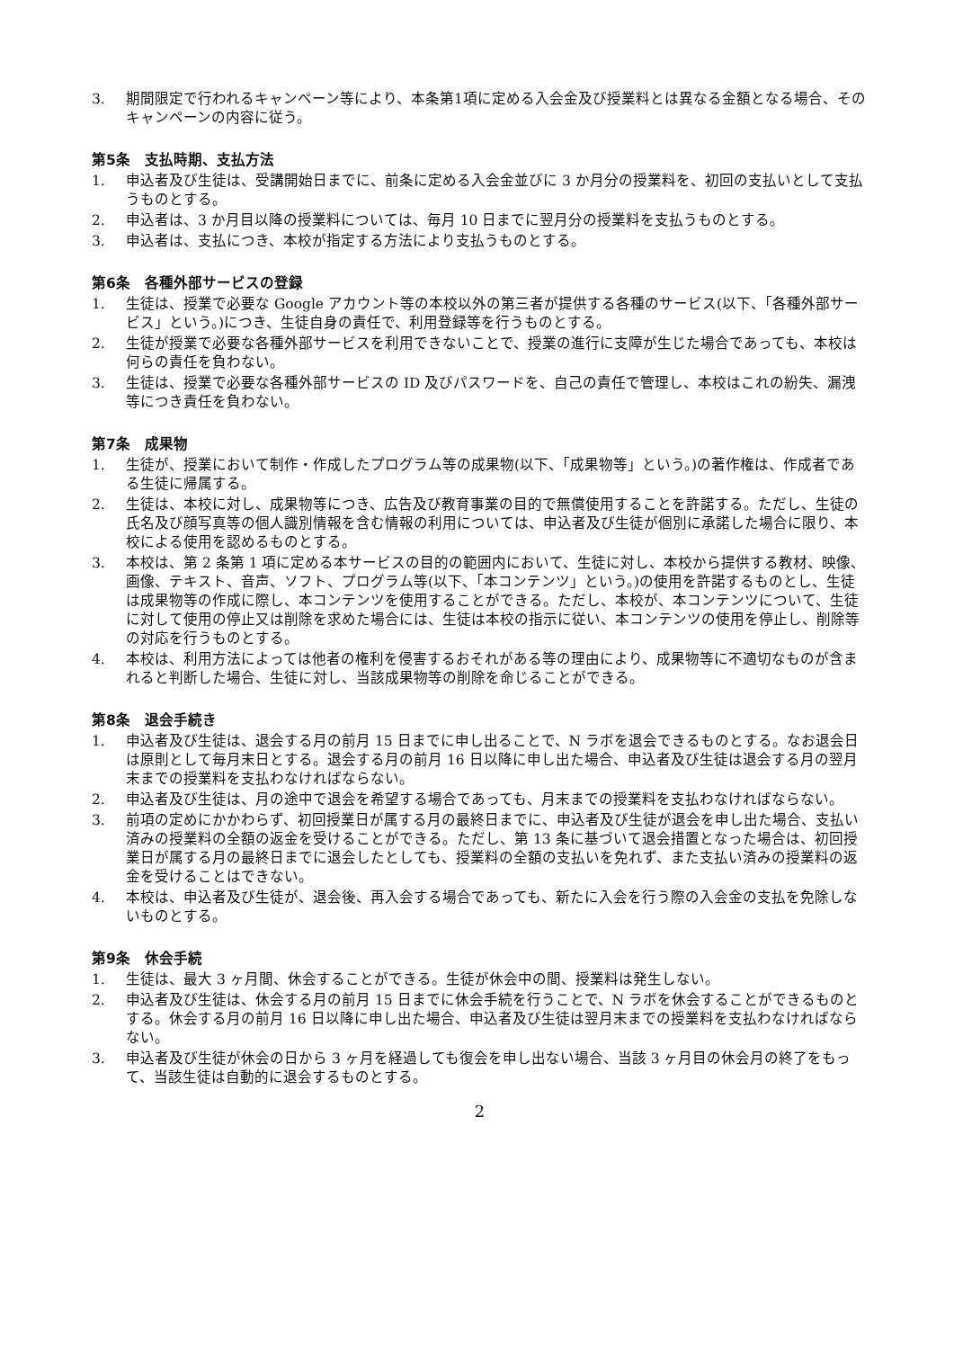3. 期間限定で行われるキャンペーン等により、本条第1項に定める入会金及び授業料とは異なる金額となる場合、そのキャンペーンの内容に従う。
第5条　支払時期、支払方法
1. 申込者及び生徒は、受講開始日までに、前条に定める入会金並びに 3 か月分の授業料を、初回の支払いとして支払うものとする。
2. 申込者は、3 か月目以降の授業料については、毎月 10 日までに翌月分の授業料を支払うものとする。
3. 申込者は、支払につき、本校が指定する方法により支払うものとする。
第6条　各種外部サービスの登録
1. 生徒は、授業で必要な Google アカウント等の本校以外の第三者が提供する各種のサービス(以下、「各種外部サービス」という。)につき、生徒自身の責任で、利用登録等を行うものとする。
2. 生徒が授業で必要な各種外部サービスを利用できないことで、授業の進行に支障が生じた場合であっても、本校は何らの責任を負わない。
3. 生徒は、授業で必要な各種外部サービスの ID 及びパスワードを、自己の責任で管理し、本校はこれの紛失、漏洩等につき責任を負わない。
第7条　成果物
1. 生徒が、授業において制作・作成したプログラム等の成果物(以下、「成果物等」という。)の著作権は、作成者である生徒に帰属する。
2. 生徒は、本校に対し、成果物等につき、広告及び教育事業の目的で無償使用することを許諾する。ただし、生徒の氏名及び顔写真等の個人識別情報を含む情報の利用については、申込者及び生徒が個別に承諾した場合に限り、本校による使用を認めるものとする。
3. 本校は、第 2 条第 1 項に定める本サービスの目的の範囲内において、生徒に対し、本校から提供する教材、映像、画像、テキスト、音声、ソフト、プログラム等(以下、「本コンテンツ」という。)の使用を許諾するものとし、生徒は成果物等の作成に際し、本コンテンツを使用することができる。ただし、本校が、本コンテンツについて、生徒に対して使用の停止又は削除を求めた場合には、生徒は本校の指示に従い、本コンテンツの使用を停止し、削除等の対応を行うものとする。
4. 本校は、利用方法によっては他者の権利を侵害するおそれがある等の理由により、成果物等に不適切なものが含まれると判断した場合、生徒に対し、当該成果物等の削除を命じることができる。
第8条　退会手続き
1. 申込者及び生徒は、退会する月の前月 15 日までに申し出ることで、N ラボを退会できるものとする。なお退会日は原則として毎月末日とする。退会する月の前月 16 日以降に申し出た場合、申込者及び生徒は退会する月の翌月末までの授業料を支払わなければならない。
2. 申込者及び生徒は、月の途中で退会を希望する場合であっても、月末までの授業料を支払わなければならない。
3. 前項の定めにかかわらず、初回授業日が属する月の最終日までに、申込者及び生徒が退会を申し出た場合、支払い済みの授業料の全額の返金を受けることができる。ただし、第 13 条に基づいて退会措置となった場合は、初回授業日が属する月の最終日までに退会したとしても、授業料の全額の支払いを免れず、また支払い済みの授業料の返金を受けることはできない。
4. 本校は、申込者及び生徒が、退会後、再入会する場合であっても、新たに入会を行う際の入会金の支払を免除しないものとする。
第9条　休会手続
1. 生徒は、最大 3 ヶ月間、休会することができる。生徒が休会中の間、授業料は発生しない。
2. 申込者及び生徒は、休会する月の前月 15 日までに休会手続を行うことで、N ラボを休会することができるものとする。休会する月の前月 16 日以降に申し出た場合、申込者及び生徒は翌月末までの授業料を支払わなければならない。
3. 申込者及び生徒が休会の日から 3 ヶ月を経過しても復会を申し出ない場合、当該 3 ヶ月目の休会月の終了をもって、当該生徒は自動的に退会するものとする。
2